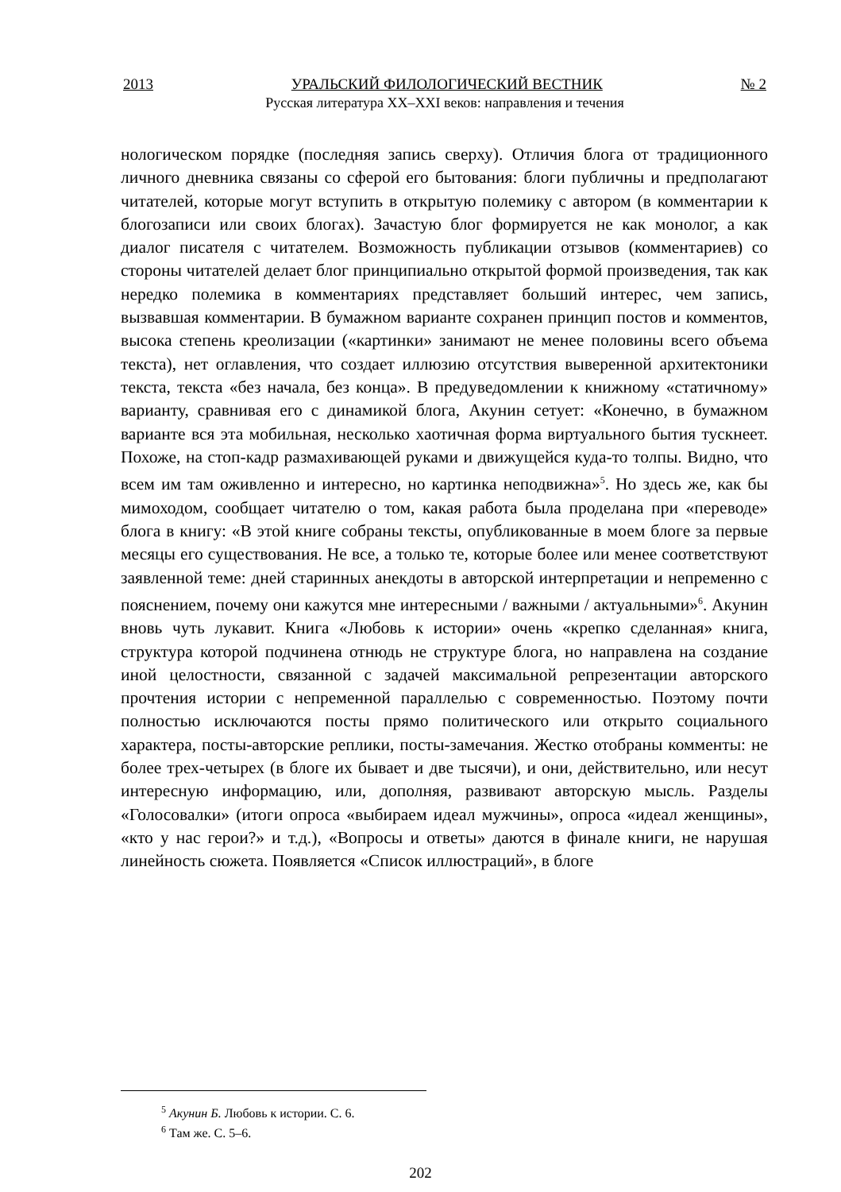2013 УРАЛЬСКИЙ ФИЛОЛОГИЧЕСКИЙ ВЕСТНИК № 2
Русская литература XX–XXI веков: направления и течения
нологическом порядке (последняя запись сверху). Отличия блога от традиционного личного дневника связаны со сферой его бытования: блоги публичны и предполагают читателей, которые могут вступить в открытую полемику с автором (в комментарии к блогозаписи или своих блогах). Зачастую блог формируется не как монолог, а как диалог писателя с читателем. Возможность публикации отзывов (комментариев) со стороны читателей делает блог принципиально открытой формой произведения, так как нередко полемика в комментариях представляет больший интерес, чем запись, вызвавшая комментарии. В бумажном варианте сохранен принцип постов и комментов, высока степень креолизации («картинки» занимают не менее половины всего объема текста), нет оглавления, что создает иллюзию отсутствия выверенной архитектоники текста, текста «без начала, без конца». В предуведомлении к книжному «статичному» варианту, сравнивая его с динамикой блога, Акунин сетует: «Конечно, в бумажном варианте вся эта мобильная, несколько хаотичная форма виртуального бытия тускнеет. Похоже, на стоп-кадр размахивающей руками и движущейся куда-то толпы. Видно, что всем им там оживленно и интересно, но картинка неподвижна»<sup>5</sup>. Но здесь же, как бы мимоходом, сообщает читателю о том, какая работа была проделана при «переводе» блога в книгу: «В этой книге собраны тексты, опубликованные в моем блоге за первые месяцы его существования. Не все, а только те, которые более или менее соответствуют заявленной теме: дней старинных анекдоты в авторской интерпретации и непременно с пояснением, почему они кажутся мне интересными / важными / актуальными»<sup>6</sup>. Акунин вновь чуть лукавит. Книга «Любовь к истории» очень «крепко сделанная» книга, структура которой подчинена отнюдь не структуре блога, но направлена на создание иной целостности, связанной с задачей максимальной репрезентации авторского прочтения истории с непременной параллелью с современностью. Поэтому почти полностью исключаются посты прямо политического или открыто социального характера, посты-авторские реплики, посты-замечания. Жестко отобраны комменты: не более трех-четырех (в блоге их бывает и две тысячи), и они, действительно, или несут интересную информацию, или, дополняя, развивают авторскую мысль. Разделы «Голосовалки» (итоги опроса «выбираем идеал мужчины», опроса «идеал женщины», «кто у нас герои?» и т.д.), «Вопросы и ответы» даются в финале книги, не нарушая линейность сюжета. Появляется «Список иллюстраций», в блоге
<sup>5</sup> Акунин Б. Любовь к истории. С. 6.
<sup>6</sup> Там же. С. 5–6.
202